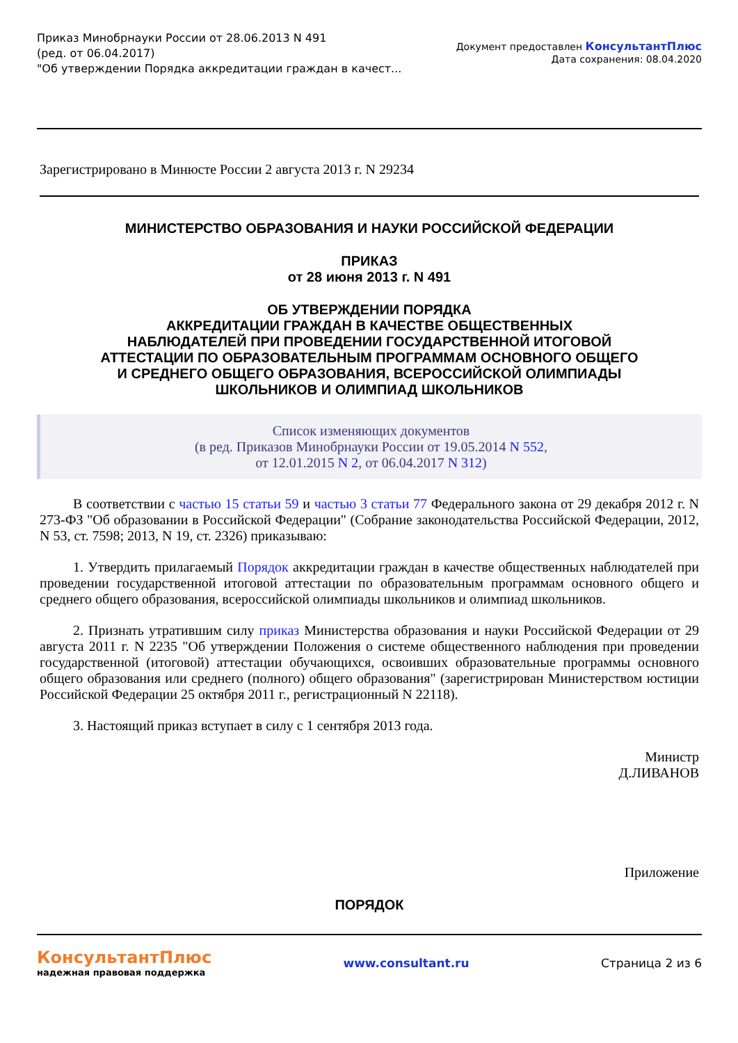Приказ Минобрнауки России от 28.06.2013 N 491
(ред. от 06.04.2017)
"Об утверждении Порядка аккредитации граждан в качест...
Документ предоставлен КонсультантПлюс
Дата сохранения: 08.04.2020
Зарегистрировано в Минюсте России 2 августа 2013 г. N 29234
МИНИСТЕРСТВО ОБРАЗОВАНИЯ И НАУКИ РОССИЙСКОЙ ФЕДЕРАЦИИ
ПРИКАЗ
от 28 июня 2013 г. N 491
ОБ УТВЕРЖДЕНИИ ПОРЯДКА
АККРЕДИТАЦИИ ГРАЖДАН В КАЧЕСТВЕ ОБЩЕСТВЕННЫХ
НАБЛЮДАТЕЛЕЙ ПРИ ПРОВЕДЕНИИ ГОСУДАРСТВЕННОЙ ИТОГОВОЙ
АТТЕСТАЦИИ ПО ОБРАЗОВАТЕЛЬНЫМ ПРОГРАММАМ ОСНОВНОГО ОБЩЕГО
И СРЕДНЕГО ОБЩЕГО ОБРАЗОВАНИЯ, ВСЕРОССИЙСКОЙ ОЛИМПИАДЫ
ШКОЛЬНИКОВ И ОЛИМПИАД ШКОЛЬНИКОВ
Список изменяющих документов
(в ред. Приказов Минобрнауки России от 19.05.2014 N 552,
от 12.01.2015 N 2, от 06.04.2017 N 312)
В соответствии с частью 15 статьи 59 и частью 3 статьи 77 Федерального закона от 29 декабря 2012 г. N 273-ФЗ "Об образовании в Российской Федерации" (Собрание законодательства Российской Федерации, 2012, N 53, ст. 7598; 2013, N 19, ст. 2326) приказываю:
1. Утвердить прилагаемый Порядок аккредитации граждан в качестве общественных наблюдателей при проведении государственной итоговой аттестации по образовательным программам основного общего и среднего общего образования, всероссийской олимпиады школьников и олимпиад школьников.
2. Признать утратившим силу приказ Министерства образования и науки Российской Федерации от 29 августа 2011 г. N 2235 "Об утверждении Положения о системе общественного наблюдения при проведении государственной (итоговой) аттестации обучающихся, освоивших образовательные программы основного общего образования или среднего (полного) общего образования" (зарегистрирован Министерством юстиции Российской Федерации 25 октября 2011 г., регистрационный N 22118).
3. Настоящий приказ вступает в силу с 1 сентября 2013 года.
Министр
Д.ЛИВАНОВ
Приложение
ПОРЯДОК
КонсультантПлюс
надежная правовая поддержка
www.consultant.ru Страница 2 из 6